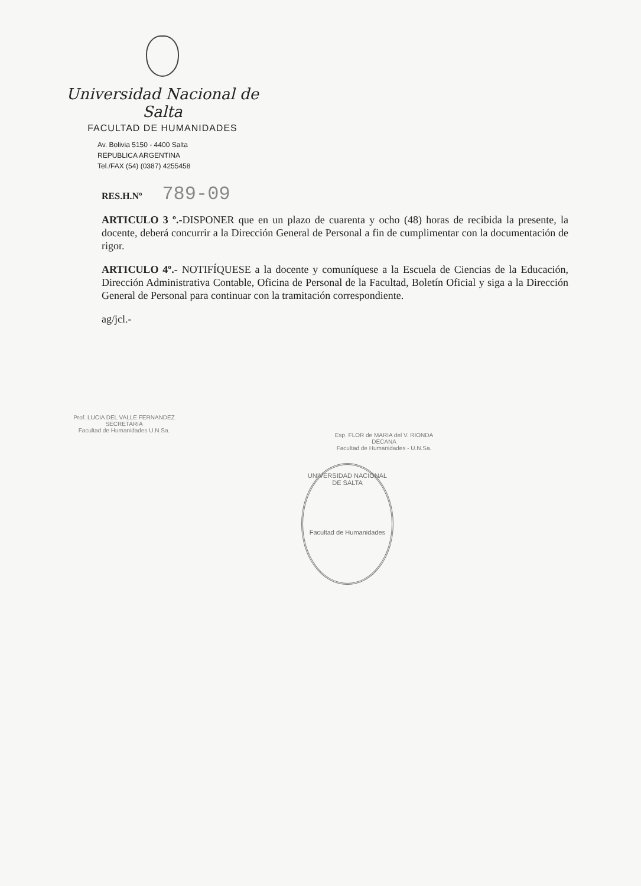Universidad Nacional de Salta
FACULTAD DE HUMANIDADES
Av. Bolivia 5150 - 4400 Salta
REPUBLICA ARGENTINA
Tel./FAX (54) (0387) 4255458
RES.H.Nº 789-09
ARTICULO 3 º.-DISPONER que en un plazo de cuarenta y ocho (48) horas de recibida la presente, la docente, deberá concurrir a la Dirección General de Personal a fin de cumplimentar con la documentación de rigor.
ARTICULO 4º.- NOTIFÍQUESE a la docente y comuníquese a la Escuela de Ciencias de la Educación, Dirección Administrativa Contable, Oficina de Personal de la Facultad, Boletín Oficial y siga a la Dirección General de Personal para continuar con la tramitación correspondiente.
ag/jcl.-
Prof. LUCIA DEL VALLE FERNANDEZ
SECRETARIA
Facultad de Humanidades U.N.Sa.
Esp. FLOR de MARIA del V. RIONDA
DECANA
Facultad de Humanidades - U.N.Sa.
UNIVERSIDAD NACIONAL DE SALTA
Facultad de Humanidades